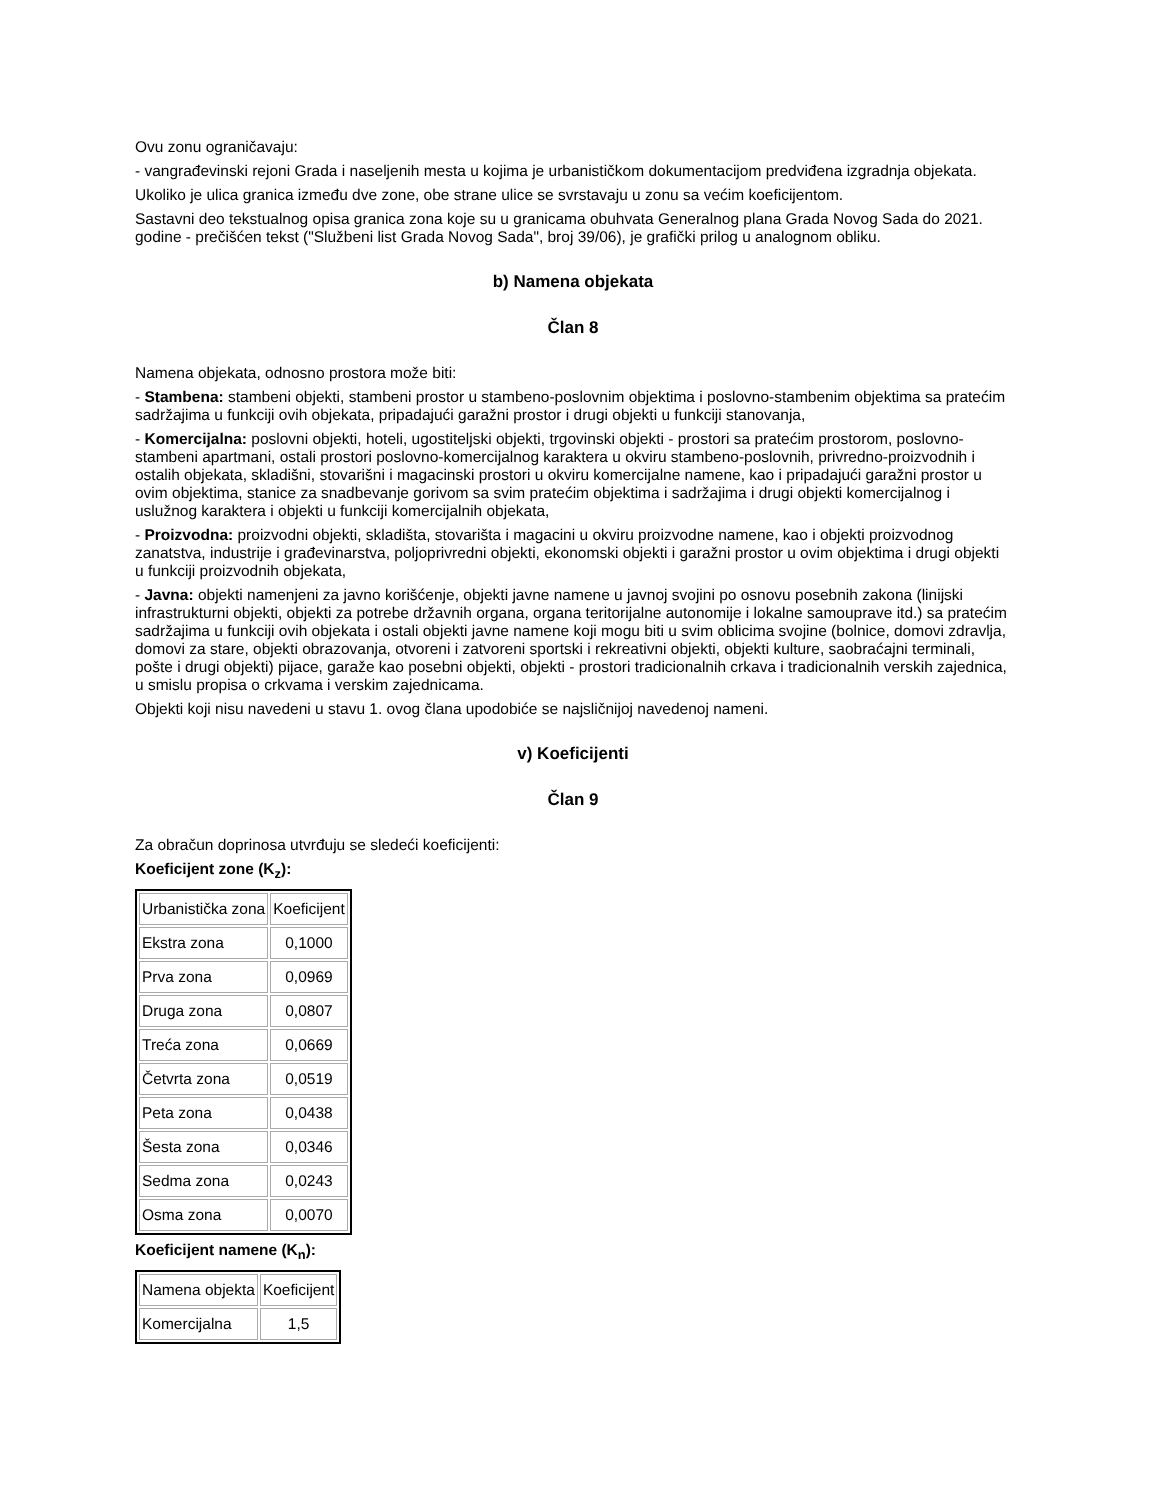Ovu zonu ograničavaju:
- vangrađevinski rejoni Grada i naseljenih mesta u kojima je urbanističkom dokumentacijom predviđena izgradnja objekata.
Ukoliko je ulica granica između dve zone, obe strane ulice se svrstavaju u zonu sa većim koeficijentom.
Sastavni deo tekstualnog opisa granica zona koje su u granicama obuhvata Generalnog plana Grada Novog Sada do 2021. godine - prečišćen tekst ("Službeni list Grada Novog Sada", broj 39/06), je grafički prilog u analognom obliku.
b) Namena objekata
Član 8
Namena objekata, odnosno prostora može biti:
- Stambena: stambeni objekti, stambeni prostor u stambeno-poslovnim objektima i poslovno-stambenim objektima sa pratećim sadržajima u funkciji ovih objekata, pripadajući garažni prostor i drugi objekti u funkciji stanovanja,
- Komercijalna: poslovni objekti, hoteli, ugostiteljski objekti, trgovinski objekti - prostori sa pratećim prostorom, poslovno-stambeni apartmani, ostali prostori poslovno-komercijalnog karaktera u okviru stambeno-poslovnih, privredno-proizvodnih i ostalih objekata, skladišni, stovarišni i magacinski prostori u okviru komercijalne namene, kao i pripadajući garažni prostor u ovim objektima, stanice za snadbevanje gorivom sa svim pratećim objektima i sadržajima i drugi objekti komercijalnog i uslužnog karaktera i objekti u funkciji komercijalnih objekata,
- Proizvodna: proizvodni objekti, skladišta, stovarišta i magacini u okviru proizvodne namene, kao i objekti proizvodnog zanatstva, industrije i građevinarstva, poljoprivredni objekti, ekonomski objekti i garažni prostor u ovim objektima i drugi objekti u funkciji proizvodnih objekata,
- Javna: objekti namenjeni za javno korišćenje, objekti javne namene u javnoj svojini po osnovu posebnih zakona (linijski infrastrukturni objekti, objekti za potrebe državnih organa, organa teritorijalne autonomije i lokalne samouprave itd.) sa pratećim sadržajima u funkciji ovih objekata i ostali objekti javne namene koji mogu biti u svim oblicima svojine (bolnice, domovi zdravlja, domovi za stare, objekti obrazovanja, otvoreni i zatvoreni sportski i rekreativni objekti, objekti kulture, saobraćajni terminali, pošte i drugi objekti) pijace, garaže kao posebni objekti, objekti - prostori tradicionalnih crkava i tradicionalnih verskih zajednica, u smislu propisa o crkvama i verskim zajednicama.
Objekti koji nisu navedeni u stavu 1. ovog člana upodobiće se najsličnijoj navedenoj nameni.
v) Koeficijenti
Član 9
Za obračun doprinosa utvrđuju se sledeći koeficijenti:
Koeficijent zone (K<sub>z</sub>):
| Urbanistička zona | Koeficijent |
| Ekstra zona | 0,1000 |
| Prva zona | 0,0969 |
| Druga zona | 0,0807 |
| Treća zona | 0,0669 |
| Četvrta zona | 0,0519 |
| Peta zona | 0,0438 |
| Šesta zona | 0,0346 |
| Sedma zona | 0,0243 |
| Osma zona | 0,0070 |
Koeficijent namene (K<sub>n</sub>):
| Namena objekta | Koeficijent |
| Komercijalna | 1,5 |